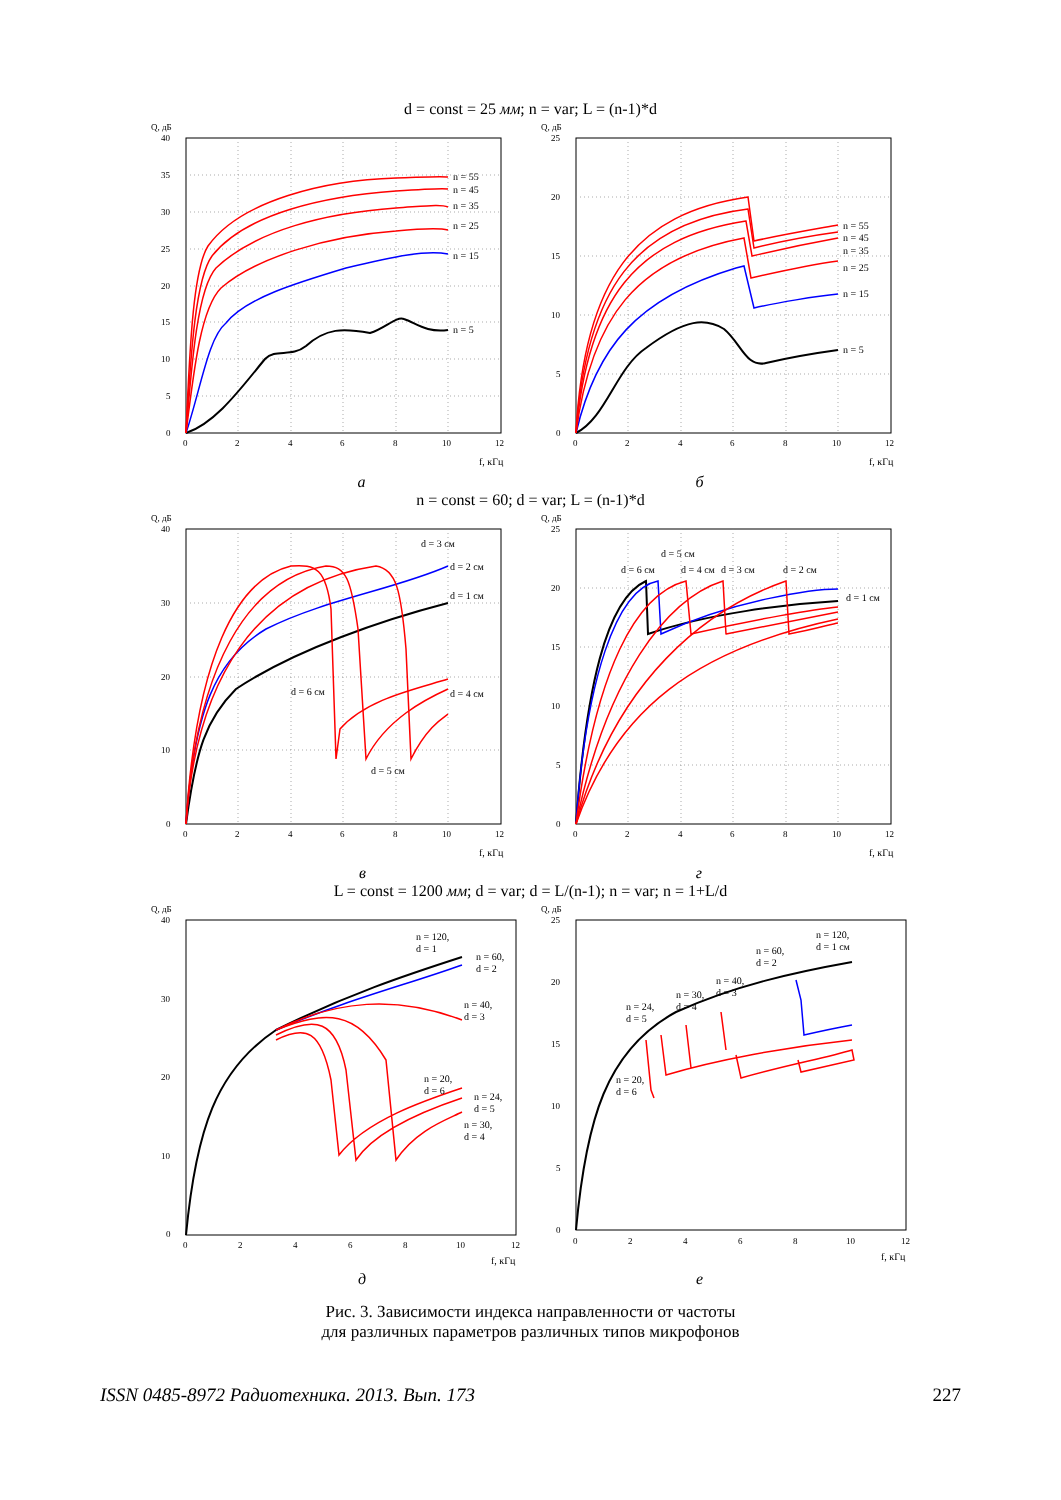d = const = 25 мм; n = var; L = (n-1)*d
Q, дБ
40
35
30
25
20
15
10
5
0
0
2
4
6
8
10
12
f, кГц
n = 55
n = 45
n = 35
n = 25
n = 15
n = 5
Q, дБ
25
20
15
10
5
0
0
2
4
6
8
10
12
f, кГц
n = 55
n = 45
n = 35
n = 25
n = 15
n = 5
а б
n = const = 60; d = var; L = (n-1)*d
Q, дБ
40
30
20
10
0
0
2
4
6
8
10
12
f, кГц
d = 3 см
d = 2 см
d = 1 см
d = 6 см
d = 4 см
d = 5 см
Q, дБ
25
20
15
10
5
0
0
2
4
6
8
10
12
f, кГц
d = 5 см
d = 6 см
d = 4 см
d = 3 см
d = 2 см
d = 1 см
в г
L = const = 1200 мм; d = var; d = L/(n-1); n = var; n = 1+L/d
Q, дБ
40
30
20
10
0
0
2
4
6
8
10
12
f, кГц
n = 120,
d = 1
n = 60,
d = 2
n = 40,
d = 3
n = 20,
d = 6
n = 24,
d = 5
n = 30,
d = 4
Q, дБ
25
20
15
10
5
0
0
2
4
6
8
10
12
f, кГц
n = 120,
d = 1 см
n = 60,
d = 2
n = 40,
d = 3
n = 30,
d = 4
n = 24,
d = 5
n = 20,
d = 6
д е
Рис. 3. Зависимости индекса направленности от частоты
для различных параметров различных типов микрофонов
ISSN 0485-8972 Радиотехника. 2013. Вып. 173 227